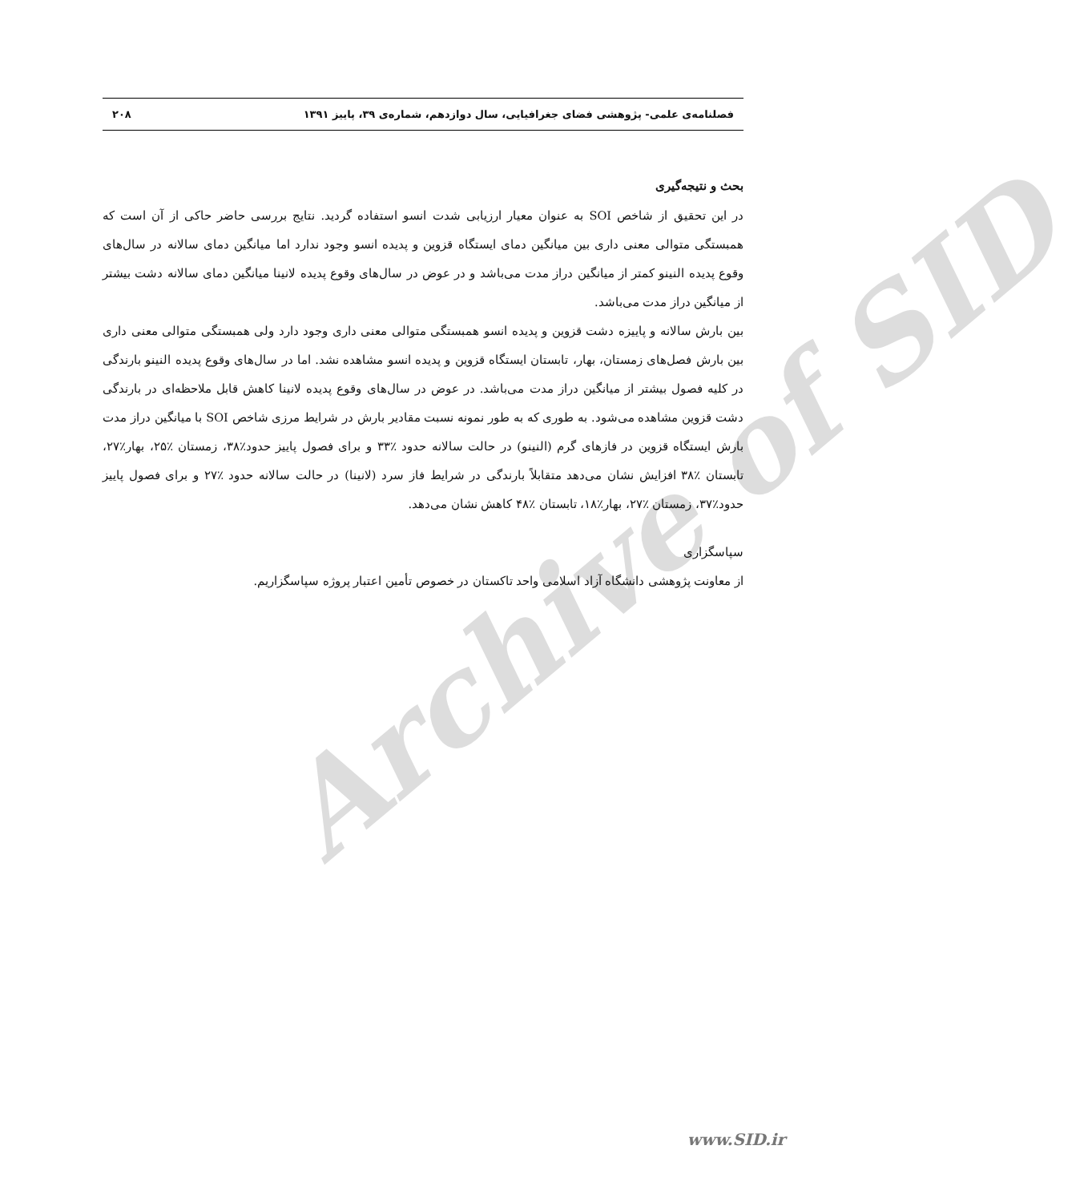Archive of SID
فصلنامه‌ی علمی- پژوهشی فضای جغرافیایی، سال دوازدهم، شماره‌ی ۳۹، پاییز ۱۳۹۱ ۲۰۸
بحث و نتیجه‌گیری
در این تحقیق از شاخص SOI به عنوان معیار ارزیابی شدت انسو استفاده گردید. نتایج بررسی حاضر حاکی از آن است که همبستگی متوالی معنی داری بین میانگین دمای ایستگاه قزوین و پدیده انسو وجود ندارد اما میانگین دمای سالانه در سال‌های وقوع پدیده النینو کمتر از میانگین دراز مدت می‌باشد و در عوض در سال‌های وقوع پدیده لانینا میانگین دمای سالانه دشت بیشتر از میانگین دراز مدت می‌باشد.
بین بارش سالانه و پاییزه دشت قزوین و پدیده انسو همبستگی متوالی معنی داری وجود دارد ولی همبستگی متوالی معنی داری بین بارش فصل‌های زمستان، بهار، تابستان ایستگاه قزوین و پدیده انسو مشاهده نشد. اما در سال‌های وقوع پدیده النینو بارندگی در کلیه فصول بیشتر از میانگین دراز مدت می‌باشد. در عوض در سال‌های وقوع پدیده لانینا کاهش قابل ملاحظه‌ای در بارندگی دشت قزوین مشاهده می‌شود. به طوری که به طور نمونه نسبت مقادیر بارش در شرایط مرزی شاخص SOI با میانگین دراز مدت بارش ایستگاه قزوین در فازهای گرم (النینو) در حالت سالانه حدود ٪۳۳ و برای فصول پاییز حدود٪۳۸، زمستان ٪۲۵، بهار٪۲۷، تابستان ٪۳۸ افزایش نشان می‌دهد متقابلاً بارندگی در شرایط فاز سرد (لانینا) در حالت سالانه حدود ٪۲۷ و برای فصول پاییز حدود٪۳۷، زمستان ٪۲۷، بهار٪۱۸، تابستان ٪۴۸ کاهش نشان می‌دهد.
سپاسگزاری
از معاونت پژوهشی دانشگاه آزاد اسلامی واحد تاکستان در خصوص تأمین اعتبار پروژه سپاسگزاریم.
www.SID.ir